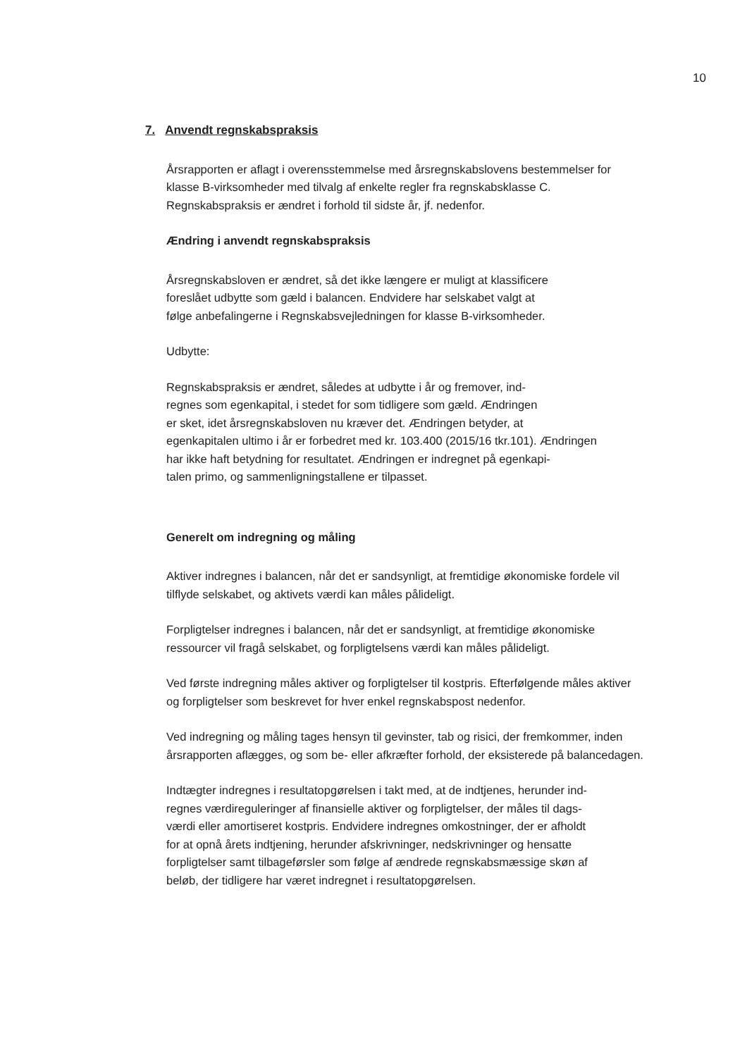10
7. Anvendt regnskabspraksis
Årsrapporten er aflagt i overensstemmelse med årsregnskabslovens bestemmelser for klasse B-virksomheder med tilvalg af enkelte regler fra regnskabsklasse C. Regnskabspraksis er ændret i forhold til sidste år, jf. nedenfor.
Ændring i anvendt regnskabspraksis
Årsregnskabsloven er ændret, så det ikke længere er muligt at klassificere
foreslået udbytte som gæld i balancen. Endvidere har selskabet valgt at
følge anbefalingerne i Regnskabsvejledningen for klasse B-virksomheder.
Udbytte:
Regnskabspraksis er ændret, således at udbytte i år og fremover, ind-
regnes som egenkapital, i stedet for som tidligere som gæld. Ændringen
er sket, idet årsregnskabsloven nu kræver det. Ændringen betyder, at
egenkapitalen ultimo i år er forbedret med kr. 103.400 (2015/16 tkr.101). Ændringen
har ikke haft betydning for resultatet. Ændringen er indregnet på egenkapi-
talen primo, og sammenligningstallene er tilpasset.
Generelt om indregning og måling
Aktiver indregnes i balancen, når det er sandsynligt, at fremtidige økonomiske fordele vil tilflyde selskabet, og aktivets værdi kan måles pålideligt.
Forpligtelser indregnes i balancen, når det er sandsynligt, at fremtidige økonomiske ressourcer vil fragå selskabet, og forpligtelsens værdi kan måles pålideligt.
Ved første indregning måles aktiver og forpligtelser til kostpris. Efterfølgende måles aktiver og forpligtelser som beskrevet for hver enkel regnskabspost nedenfor.
Ved indregning og måling tages hensyn til gevinster, tab og risici, der fremkommer, inden årsrapporten aflægges, og som be- eller afkræfter forhold, der eksisterede på balancedagen.
Indtægter indregnes i resultatopgørelsen i takt med, at de indtjenes, herunder ind-
regnes værdireguleringer af finansielle aktiver og forpligtelser, der måles til dags-
værdi eller amortiseret kostpris. Endvidere indregnes omkostninger, der er afholdt
for at opnå årets indtjening, herunder afskrivninger, nedskrivninger og hensatte
forpligtelser samt tilbageførsler som følge af ændrede regnskabsmæssige skøn af
beløb, der tidligere har været indregnet i resultatopgørelsen.